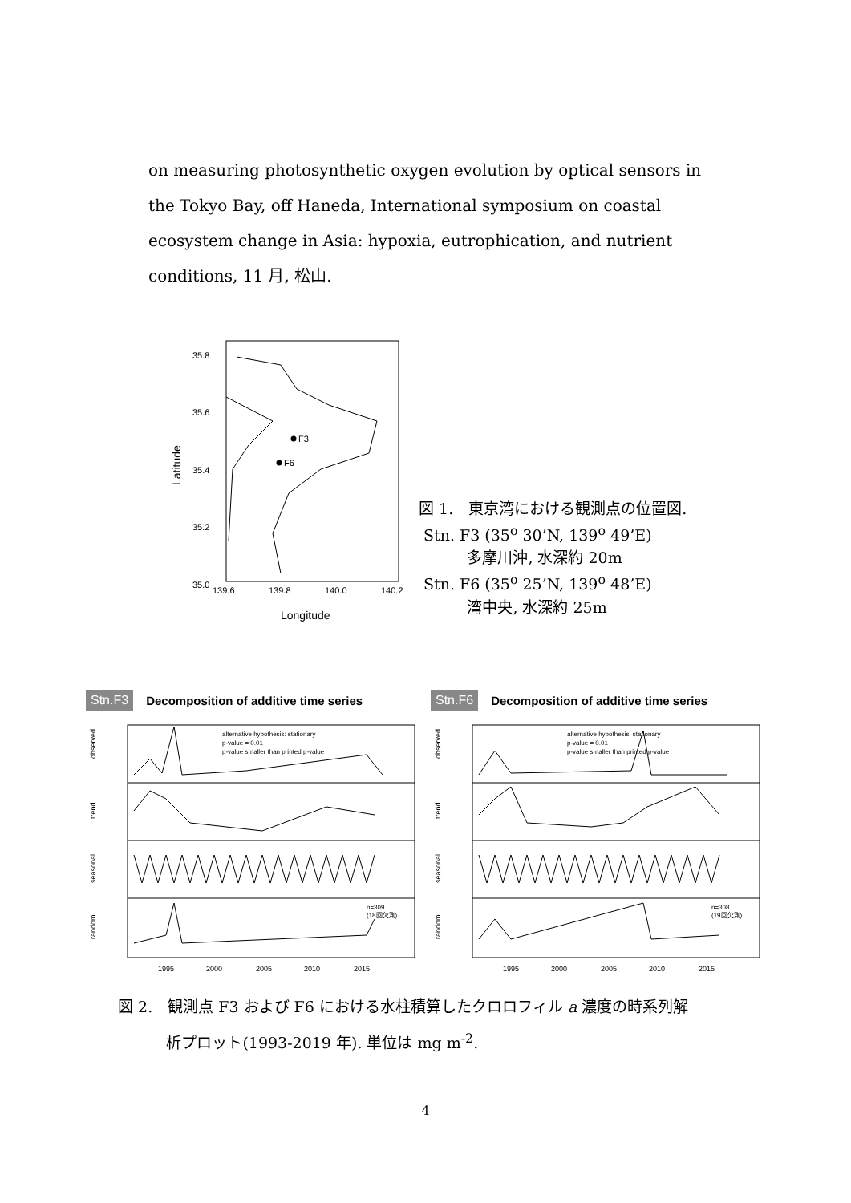on measuring photosynthetic oxygen evolution by optical sensors in the Tokyo Bay, off Haneda, International symposium on coastal ecosystem change in Asia: hypoxia, eutrophication, and nutrient conditions, 11 月, 松山.
35.8
35.6
35.4
35.2
35.0
139.6
139.8
140.0
140.2
Longitude
Latitude
F3
F6
図 1.　東京湾における観測点の位置図.
Stn. F3 (35<sup>o</sup> 30’N, 139<sup>o</sup> 49’E)
多摩川沖, 水深約 20m
Stn. F6 (35<sup>o</sup> 25’N, 139<sup>o</sup> 48’E)
湾中央, 水深約 25m
Stn.F3 Decomposition of additive time series
observed
trend
seasonal
random
alternative hypothesis: stationary
p-value = 0.01
p-value smaller than printed p-value
n=309
(18回欠測)
1995
2000
2005
2010
2015
Stn.F6 Decomposition of additive time series
observed
trend
seasonal
random
alternative hypothesis: stationary
p-value = 0.01
p-value smaller than printed p-value
n=308
(19回欠測)
1995
2000
2005
2010
2015
図 2.　観測点 F3 および F6 における水柱積算したクロロフィル a 濃度の時系列解
析プロット(1993-2019 年). 単位は mg m<sup>-2</sup>.
4